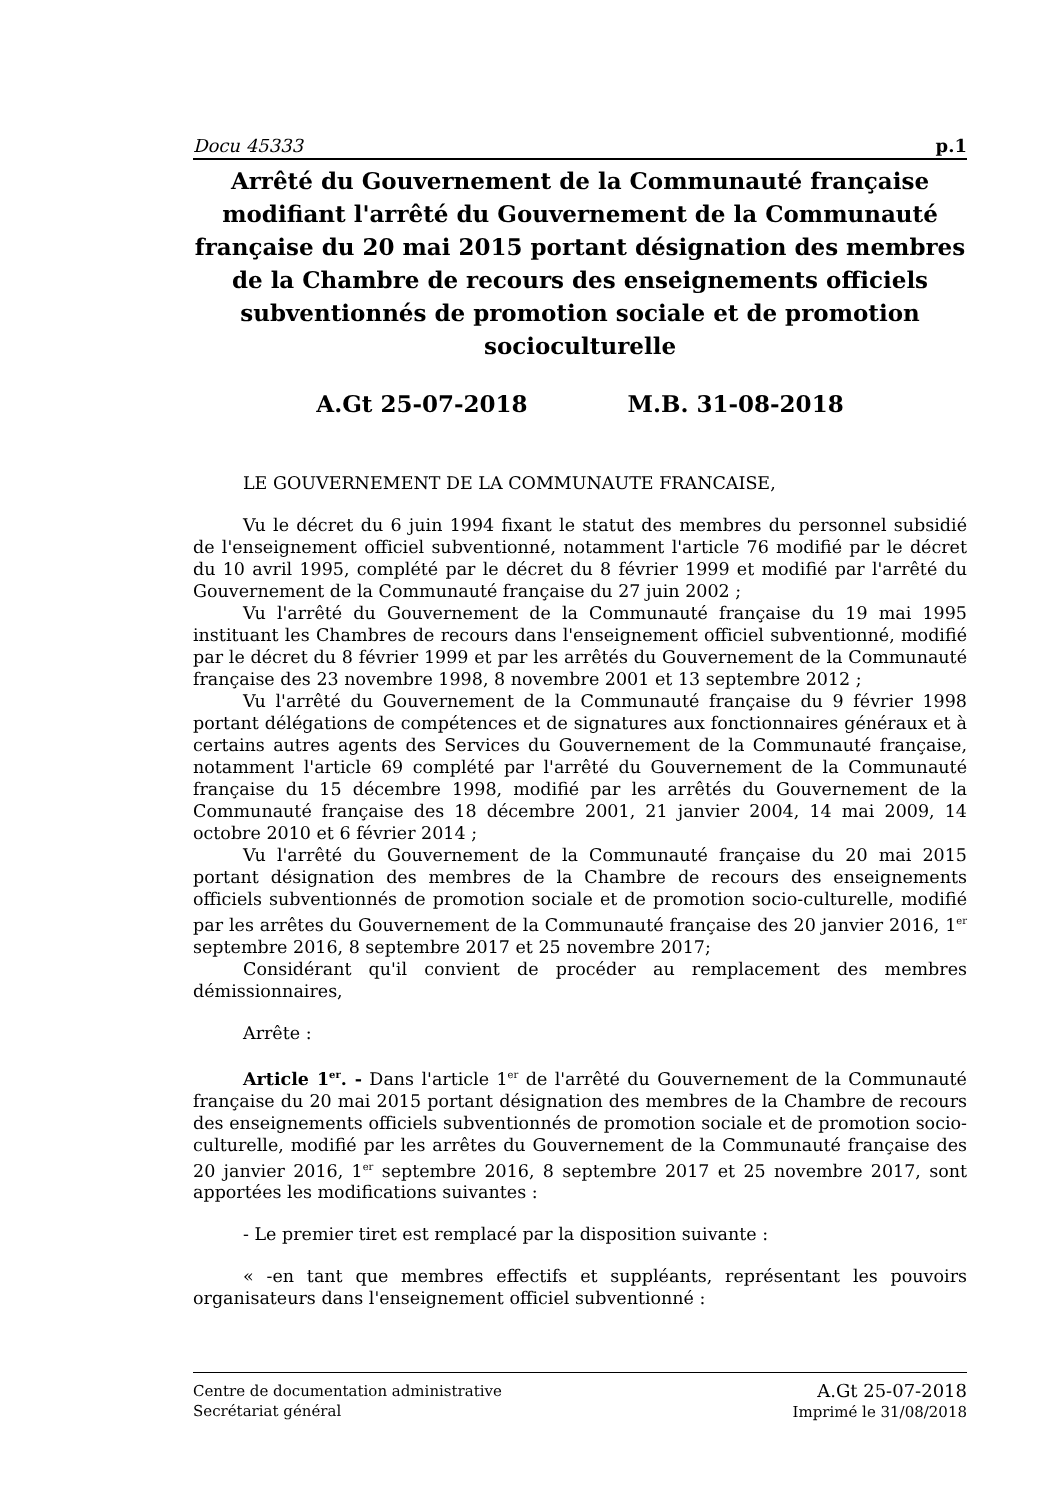Docu 45333 p.1
Arrêté du Gouvernement de la Communauté française modifiant l'arrêté du Gouvernement de la Communauté française du 20 mai 2015 portant désignation des membres de la Chambre de recours des enseignements officiels subventionnés de promotion sociale et de promotion socioculturelle
A.Gt 25-07-2018 M.B. 31-08-2018
LE GOUVERNEMENT DE LA COMMUNAUTE FRANCAISE,
Vu le décret du 6 juin 1994 fixant le statut des membres du personnel subsidié de l'enseignement officiel subventionné, notamment l'article 76 modifié par le décret du 10 avril 1995, complété par le décret du 8 février 1999 et modifié par l'arrêté du Gouvernement de la Communauté française du 27 juin 2002 ;
Vu l'arrêté du Gouvernement de la Communauté française du 19 mai 1995 instituant les Chambres de recours dans l'enseignement officiel subventionné, modifié par le décret du 8 février 1999 et par les arrêtés du Gouvernement de la Communauté française des 23 novembre 1998, 8 novembre 2001 et 13 septembre 2012 ;
Vu l'arrêté du Gouvernement de la Communauté française du 9 février 1998 portant délégations de compétences et de signatures aux fonctionnaires généraux et à certains autres agents des Services du Gouvernement de la Communauté française, notamment l'article 69 complété par l'arrêté du Gouvernement de la Communauté française du 15 décembre 1998, modifié par les arrêtés du Gouvernement de la Communauté française des 18 décembre 2001, 21 janvier 2004, 14 mai 2009, 14 octobre 2010 et 6 février 2014 ;
Vu l'arrêté du Gouvernement de la Communauté française du 20 mai 2015 portant désignation des membres de la Chambre de recours des enseignements officiels subventionnés de promotion sociale et de promotion socio-culturelle, modifié par les arrêtes du Gouvernement de la Communauté française des 20 janvier 2016, 1<sup>er</sup> septembre 2016, 8 septembre 2017 et 25 novembre 2017;
Considérant qu'il convient de procéder au remplacement des membres démissionnaires,
Arrête :
Article 1<sup>er</sup>. - Dans l'article 1<sup>er</sup> de l'arrêté du Gouvernement de la Communauté française du 20 mai 2015 portant désignation des membres de la Chambre de recours des enseignements officiels subventionnés de promotion sociale et de promotion socio-culturelle, modifié par les arrêtes du Gouvernement de la Communauté française des 20 janvier 2016, 1<sup>er</sup> septembre 2016, 8 septembre 2017 et 25 novembre 2017, sont apportées les modifications suivantes :
- Le premier tiret est remplacé par la disposition suivante :
« -en tant que membres effectifs et suppléants, représentant les pouvoirs organisateurs dans l'enseignement officiel subventionné :
Centre de documentation administrative
Secrétariat général
A.Gt 25-07-2018
Imprimé le 31/08/2018